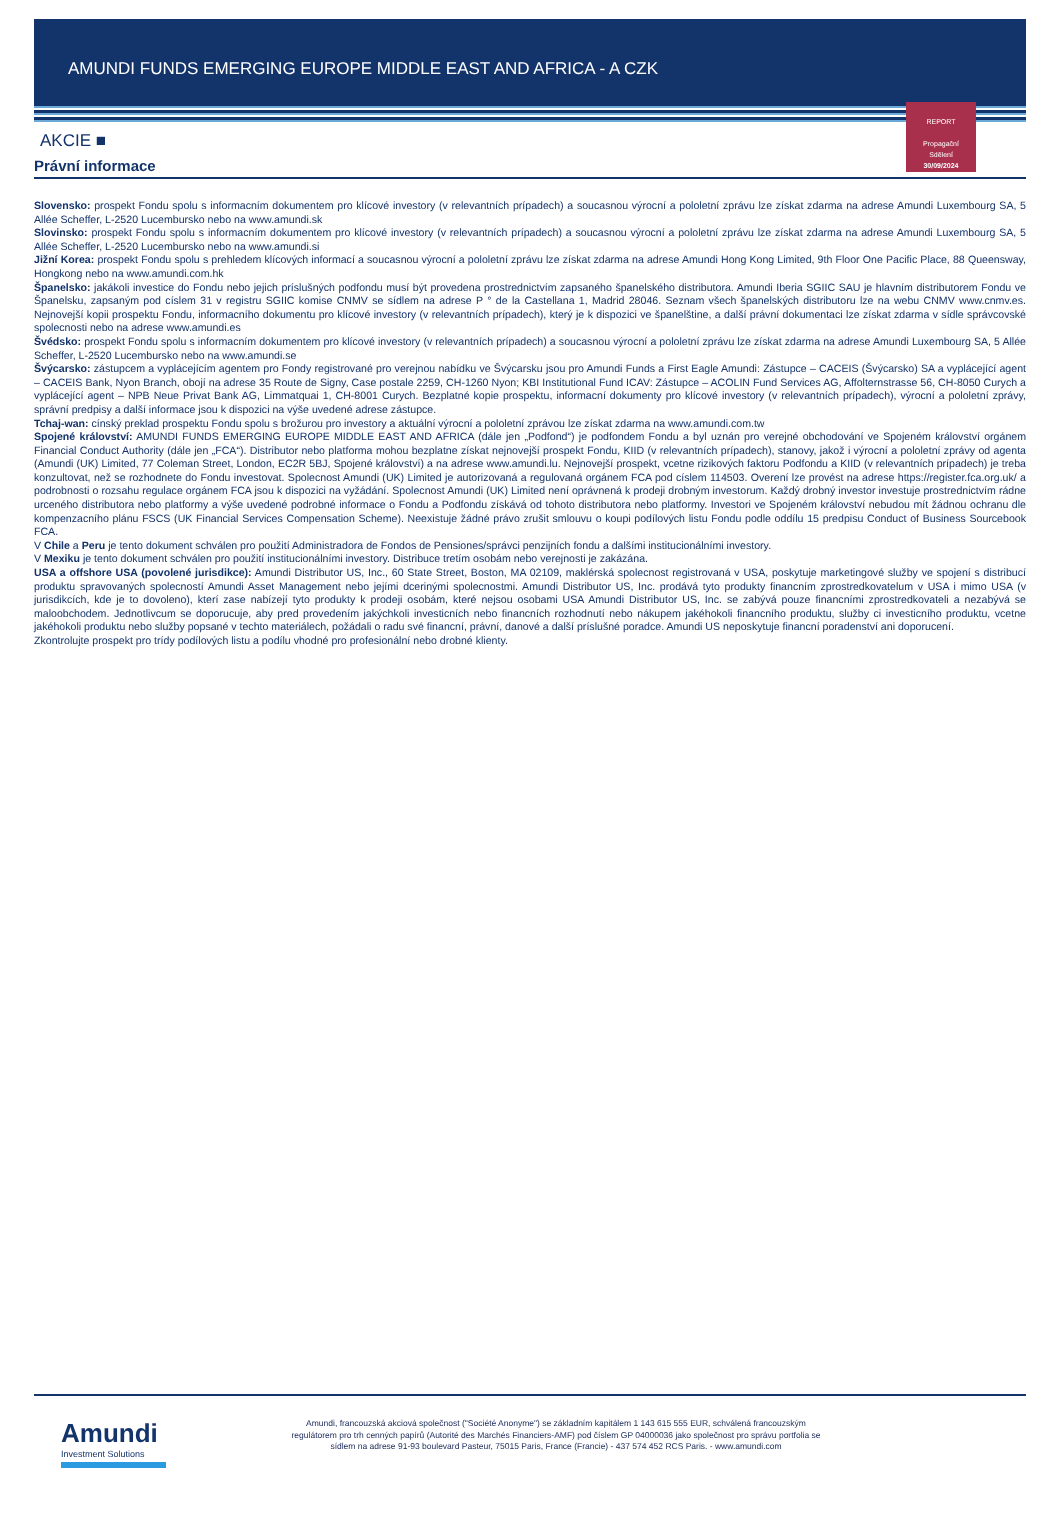AMUNDI FUNDS EMERGING EUROPE MIDDLE EAST AND AFRICA - A CZK
REPORT
Propagační
Sdělení
30/09/2024
AKCIE ■
Právní informace
Slovensko: prospekt Fondu spolu s informacním dokumentem pro klícové investory (v relevantních prípadech) a soucasnou výrocní a pololetní zprávu lze získat zdarma na adrese Amundi Luxembourg SA, 5 Allée Scheffer, L-2520 Lucembursko nebo na www.amundi.sk
Slovinsko: prospekt Fondu spolu s informacním dokumentem pro klícové investory (v relevantních prípadech) a soucasnou výrocní a pololetní zprávu lze získat zdarma na adrese Amundi Luxembourg SA, 5 Allée Scheffer, L-2520 Lucembursko nebo na www.amundi.si
Jižní Korea: prospekt Fondu spolu s prehledem klícových informací a soucasnou výrocní a pololetní zprávu lze získat zdarma na adrese Amundi Hong Kong Limited, 9th Floor One Pacific Place, 88 Queensway, Hongkong nebo na www.amundi.com.hk
Španelsko: jakákoli investice do Fondu nebo jejich príslušných podfondu musí být provedena prostrednictvím zapsaného španelského distributora. Amundi Iberia SGIIC SAU je hlavním distributorem Fondu ve Španelsku, zapsaným pod císlem 31 v registru SGIIC komise CNMV se sídlem na adrese P ° de la Castellana 1, Madrid 28046. Seznam všech španelských distributoru lze na webu CNMV www.cnmv.es. Nejnovejší kopii prospektu Fondu, informacního dokumentu pro klícové investory (v relevantních prípadech), který je k dispozici ve španelštine, a další právní dokumentaci lze získat zdarma v sídle správcovské spolecnosti nebo na adrese www.amundi.es
Švédsko: prospekt Fondu spolu s informacním dokumentem pro klícové investory (v relevantních prípadech) a soucasnou výrocní a pololetní zprávu lze získat zdarma na adrese Amundi Luxembourg SA, 5 Allée Scheffer, L-2520 Lucembursko nebo na www.amundi.se
Švýcarsko: zástupcem a vyplácejícím agentem pro Fondy registrované pro verejnou nabídku ve Švýcarsku jsou pro Amundi Funds a First Eagle Amundi: Zástupce – CACEIS (Švýcarsko) SA a vyplácející agent – CACEIS Bank, Nyon Branch, obojí na adrese 35 Route de Signy, Case postale 2259, CH-1260 Nyon; KBI Institutional Fund ICAV: Zástupce – ACOLIN Fund Services AG, Affolternstrasse 56, CH-8050 Curych a vyplácející agent – NPB Neue Privat Bank AG, Limmatquai 1, CH-8001 Curych. Bezplatné kopie prospektu, informacní dokumenty pro klícové investory (v relevantních prípadech), výrocní a pololetní zprávy, správní predpisy a další informace jsou k dispozici na výše uvedené adrese zástupce.
Tchaj-wan: cínský preklad prospektu Fondu spolu s brožurou pro investory a aktuální výrocní a pololetní zprávou lze získat zdarma na www.amundi.com.tw
Spojené království: AMUNDI FUNDS EMERGING EUROPE MIDDLE EAST AND AFRICA (dále jen „Podfond“) je podfondem Fondu a byl uznán pro verejné obchodování ve Spojeném království orgánem Financial Conduct Authority (dále jen „FCA“). Distributor nebo platforma mohou bezplatne získat nejnovejší prospekt Fondu, KIID (v relevantních prípadech), stanovy, jakož i výrocní a pololetní zprávy od agenta (Amundi (UK) Limited, 77 Coleman Street, London, EC2R 5BJ, Spojené království) a na adrese www.amundi.lu. Nejnovejší prospekt, vcetne rizikových faktoru Podfondu a KIID (v relevantních prípadech) je treba konzultovat, než se rozhodnete do Fondu investovat. Spolecnost Amundi (UK) Limited je autorizovaná a regulovaná orgánem FCA pod císlem 114503. Overení lze provést na adrese https://register.fca.org.uk/ a podrobnosti o rozsahu regulace orgánem FCA jsou k dispozici na vyžádání. Spolecnost Amundi (UK) Limited není oprávnená k prodeji drobným investorum. Každý drobný investor investuje prostrednictvím rádne urceného distributora nebo platformy a výše uvedené podrobné informace o Fondu a Podfondu získává od tohoto distributora nebo platformy. Investori ve Spojeném království nebudou mít žádnou ochranu dle kompenzacního plánu FSCS (UK Financial Services Compensation Scheme). Neexistuje žádné právo zrušit smlouvu o koupi podílových listu Fondu podle oddílu 15 predpisu Conduct of Business Sourcebook FCA.
V Chile a Peru je tento dokument schválen pro použití Administradora de Fondos de Pensiones/správci penzijních fondu a dalšími institucionálními investory.
V Mexiku je tento dokument schválen pro použití institucionálními investory. Distribuce tretím osobám nebo verejnosti je zakázána.
USA a offshore USA (povolené jurisdikce): Amundi Distributor US, Inc., 60 State Street, Boston, MA 02109, maklérská spolecnost registrovaná v USA, poskytuje marketingové služby ve spojení s distribucí produktu spravovaných spolecností Amundi Asset Management nebo jejími dcerinými spolecnostmi. Amundi Distributor US, Inc. prodává tyto produkty financním zprostredkovatelum v USA i mimo USA (v jurisdikcích, kde je to dovoleno), kterí zase nabízejí tyto produkty k prodeji osobám, které nejsou osobami USA Amundi Distributor US, Inc. se zabývá pouze financními zprostredkovateli a nezabývá se maloobchodem. Jednotlivcum se doporucuje, aby pred provedením jakýchkoli investicních nebo financních rozhodnutí nebo nákupem jakéhokoli financního produktu, služby ci investicního produktu, vcetne jakéhokoli produktu nebo služby popsané v techto materiálech, požádali o radu své financní, právní, danové a další príslušné poradce. Amundi US neposkytuje financní poradenství ani doporucení.
Zkontrolujte prospekt pro trídy podílových listu a podílu vhodné pro profesionální nebo drobné klienty.
Amundi
Investment Solutions
Amundi, francouzská akciová společnost ("Société Anonyme") se základním kapitálem 1 143 615 555 EUR, schválená francouzským regulátorem pro trh cenných papírů (Autorité des Marchés Financiers-AMF) pod číslem GP 04000036 jako společnost pro správu portfolia se sídlem na adrese 91-93 boulevard Pasteur, 75015 Paris, France (Francie) - 437 574 452 RCS Paris. - www.amundi.com